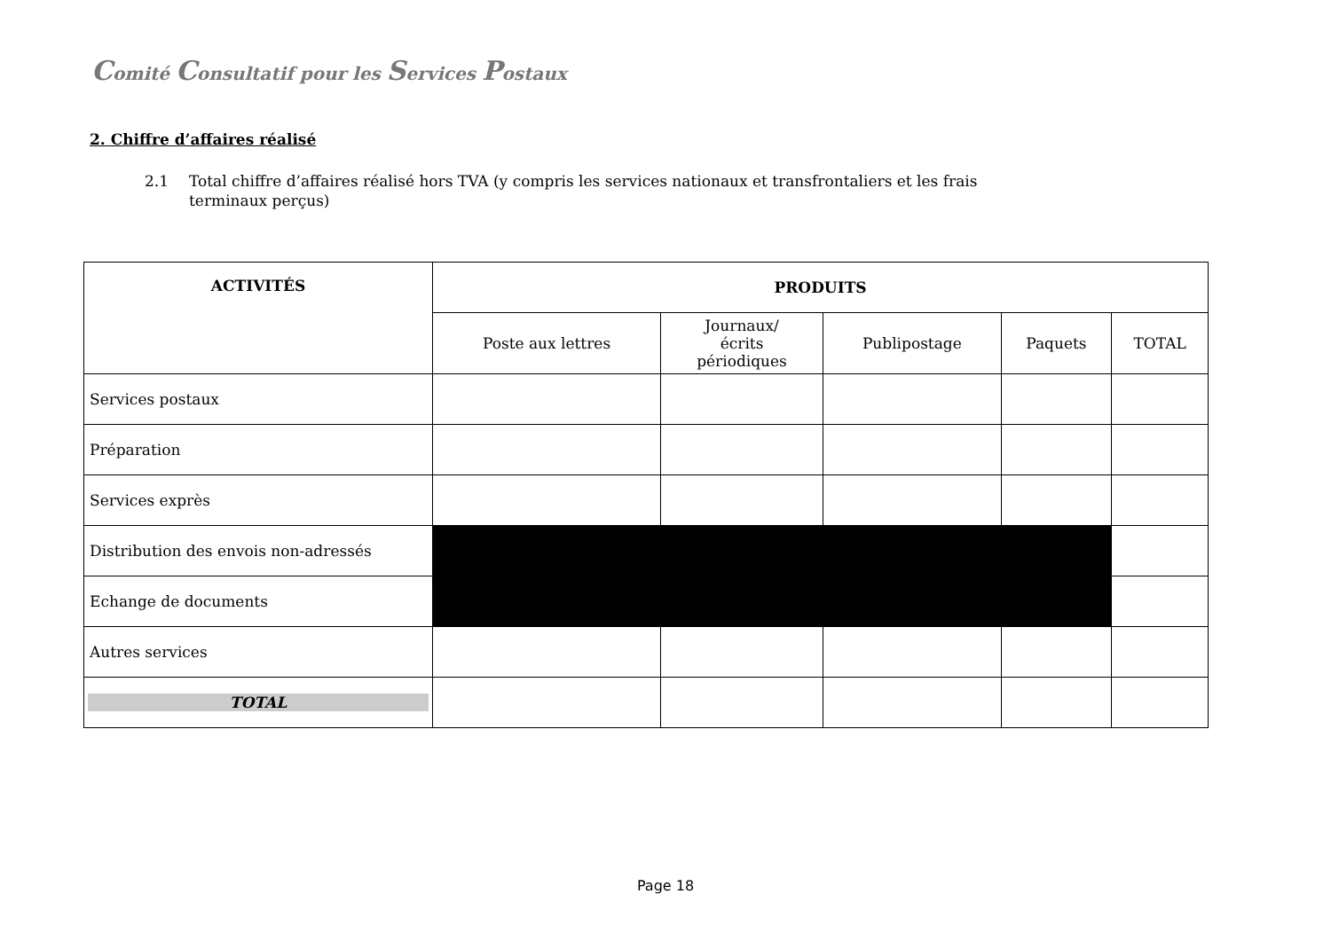Comité Consultatif pour les Services Postaux
2. Chiffre d’affaires réalisé
2.1 Total chiffre d’affaires réalisé hors TVA (y compris les services nationaux et transfrontaliers et les frais
terminaux perçus)
| ACTIVITÉS | PRODUITS | | | | |
| --- | --- | --- | --- | --- | --- |
| | Poste aux lettres | Journaux/ écrits périodiques | Publipostage | Paquets | TOTAL |
| Services postaux | | | | | |
| Préparation | | | | | |
| Services exprès | | | | | |
| Distribution des envois non-adressés | | | | | |
| Echange de documents | | | | | |
| Autres services | | | | | |
| TOTAL | | | | | |
Page 18